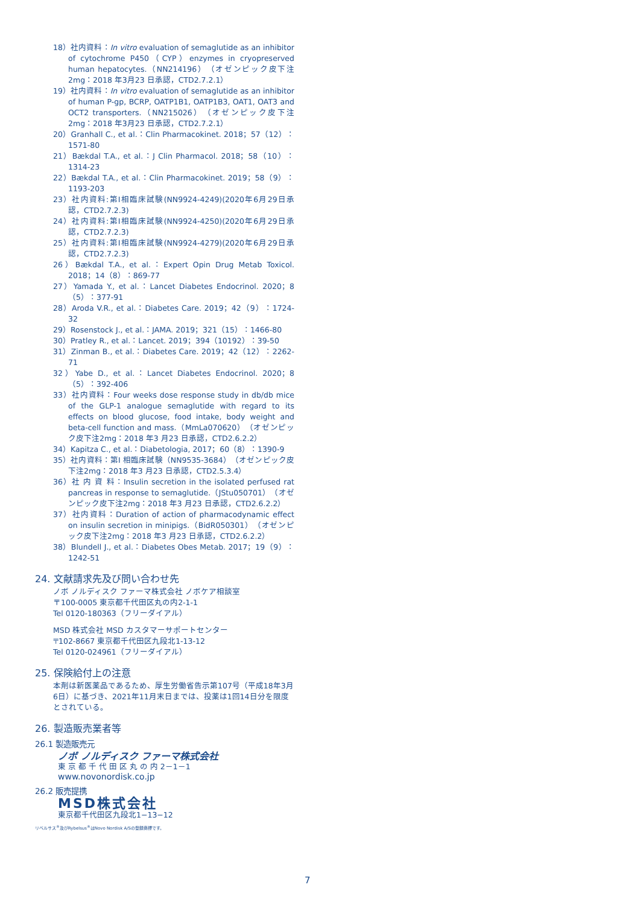18）社内資料：In vitro evaluation of semaglutide as an inhibitor of cytochrome P450（CYP）enzymes in cryopreserved human hepatocytes.（NN214196）（オゼンピック皮下注2mg：2018 年3月23 日承認，CTD2.7.2.1）
19）社内資料：In vitro evaluation of semaglutide as an inhibitor of human P-gp, BCRP, OATP1B1, OATP1B3, OAT1, OAT3 and OCT2 transporters.（NN215026）（オゼンピック皮下注2mg：2018 年3月23 日承認，CTD2.7.2.1）
20）Granhall C., et al.：Clin Pharmacokinet. 2018；57（12）：1571-80
21）Bækdal T.A., et al.：J Clin Pharmacol. 2018；58（10）：1314-23
22）Bækdal T.A., et al.：Clin Pharmacokinet. 2019；58（9）：1193-203
23）社内資料:第I相臨床試験(NN9924-4249)(2020年6月29日承認，CTD2.7.2.3)
24）社内資料:第I相臨床試験(NN9924-4250)(2020年6月29日承認，CTD2.7.2.3)
25）社内資料:第I相臨床試験(NN9924-4279)(2020年6月29日承認，CTD2.7.2.3)
26）Bækdal T.A., et al.：Expert Opin Drug Metab Toxicol. 2018；14（8）：869-77
27）Yamada Y., et al.：Lancet Diabetes Endocrinol. 2020；8（5）：377-91
28）Aroda V.R., et al.：Diabetes Care. 2019；42（9）：1724-32
29）Rosenstock J., et al.：JAMA. 2019；321（15）：1466-80
30）Pratley R., et al.：Lancet. 2019；394（10192）：39-50
31）Zinman B., et al.：Diabetes Care. 2019；42（12）：2262-71
32）Yabe D., et al.：Lancet Diabetes Endocrinol. 2020；8（5）：392-406
33）社内資料：Four weeks dose response study in db/db mice of the GLP-1 analogue semaglutide with regard to its effects on blood glucose, food intake, body weight and beta-cell function and mass.（MmLa070620）（オゼンピック皮下注2mg：2018 年3 月23 日承認，CTD2.6.2.2）
34）Kapitza C., et al.：Diabetologia, 2017；60（8）：1390-9
35）社内資料：第I 相臨床試験（NN9535-3684）（オゼンピック皮下注2mg：2018 年3 月23 日承認，CTD2.5.3.4）
36）社 内 資 料：Insulin secretion in the isolated perfused rat pancreas in response to semaglutide.（JStu050701）（オゼンピック皮下注2mg：2018 年3 月23 日承認，CTD2.6.2.2）
37）社内資料：Duration of action of pharmacodynamic effect on insulin secretion in minipigs.（BidR050301）（オゼンピック皮下注2mg：2018 年3 月23 日承認，CTD2.6.2.2）
38）Blundell J., et al.：Diabetes Obes Metab. 2017；19（9）：1242-51
24. 文献請求先及び問い合わせ先
ノボ ノルディスク ファーマ株式会社 ノボケア相談室
〒100-0005 東京都千代田区丸の内2-1-1
Tel 0120-180363（フリーダイアル）
MSD 株式会社 MSD カスタマーサポートセンター
〒102-8667 東京都千代田区九段北1-13-12
Tel 0120-024961（フリーダイアル）
25. 保険給付上の注意
本剤は新医薬品であるため、厚生労働省告示第107号（平成18年3月6日）に基づき、2021年11月末日までは、投薬は1回14日分を限度とされている。
26. 製造販売業者等
26.1 製造販売元
ノボ ノルディスク ファーマ株式会社
東 京 都 千 代 田 区 丸 の 内 2－1－1
www.novonordisk.co.jp
26.2 販売提携
MSD株式会社
東京都千代田区九段北1−13−12
リベルサス<sup>®</sup>及びRybelsus<sup>®</sup>はNovo Nordisk A/Sの登録商標です。
7